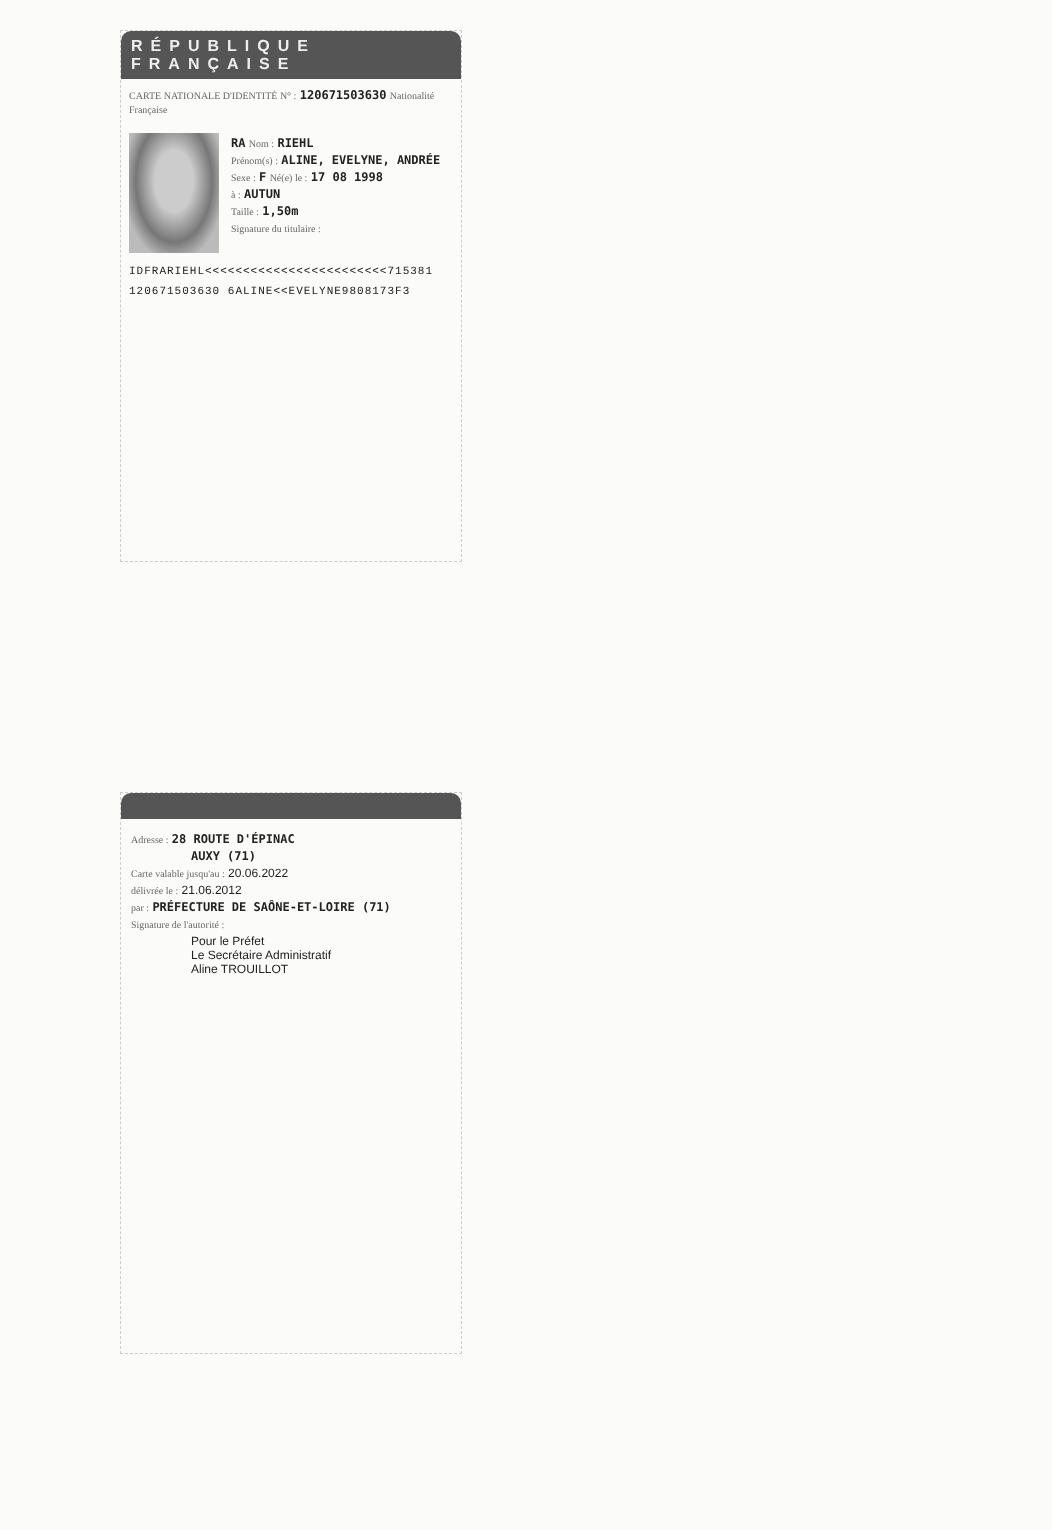RÉPUBLIQUE FRANÇAISE
CARTE NATIONALE D'IDENTITÉ N° : 120671503630 Nationalité Française
RA Nom : RIEHL
Prénom(s) : ALINE, EVELYNE, ANDRÉE
Sexe : F Né(e) le : 17 08 1998
à : AUTUN
Taille : 1,50m
Signature du titulaire :
IDFRARIEHL<<<<<<<<<<<<<<<<<<<<<<<<715381
120671503630 6ALINE<<EVELYNE9808173F3
Adresse : 28 ROUTE D'ÉPINAC
AUXY (71)
Carte valable jusqu'au : 20.06.2022
délivrée le : 21.06.2012
par : PRÉFECTURE DE SAÔNE-ET-LOIRE (71)
Signature de l'autorité :
Pour le Préfet
Le Secrétaire Administratif
Aline TROUILLOT